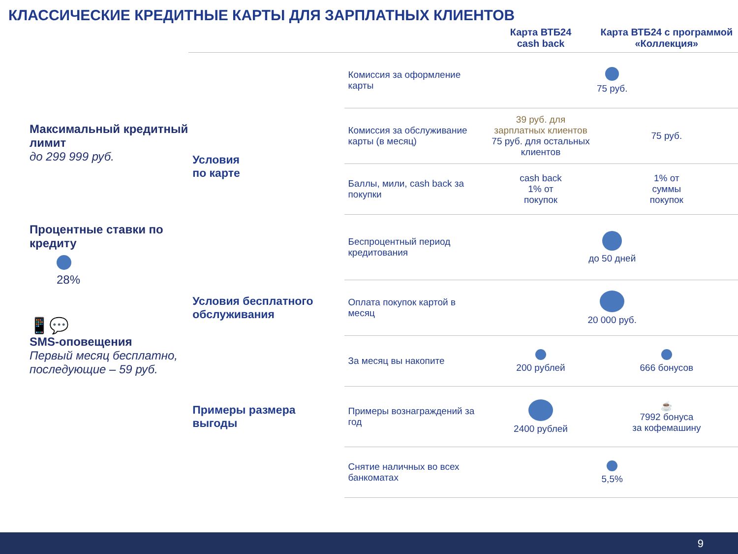КЛАССИЧЕСКИЕ КРЕДИТНЫЕ КАРТЫ ДЛЯ ЗАРПЛАТНЫХ КЛИЕНТОВ
Максимальный кредитный лимит
до 299 999 руб.
Процентные ставки по кредиту
28%
📱💬
SMS-оповещения
Первый месяц бесплатно, последующие – 59 руб.
| | | Карта ВТБ24 cash back | Карта ВТБ24 с программой «Коллекция» |
| --- | --- | --- | --- |
| Условия по карте | Комиссия за оформление карты | 75 руб. | |
| | Комиссия за обслуживание карты (в месяц) | 39 руб. для зарплатных клиентов 75 руб. для остальных клиентов | 75 руб. |
| | Баллы, мили, cash back за покупки | cash back 1% от покупок | 1% от суммы покупок |
| | Беспроцентный период кредитования | до 50 дней | |
| Условия бесплатного обслуживания | Оплата покупок картой в месяц | 20 000 руб. | |
| Примеры размера выгоды | За месяц вы накопите | 200 рублей | 666 бонусов |
| | Примеры вознаграждений за год | 2400 рублей | ☕ 7992 бонуса за кофемашину |
| | Снятие наличных во всех банкоматах | 5,5% | |
9